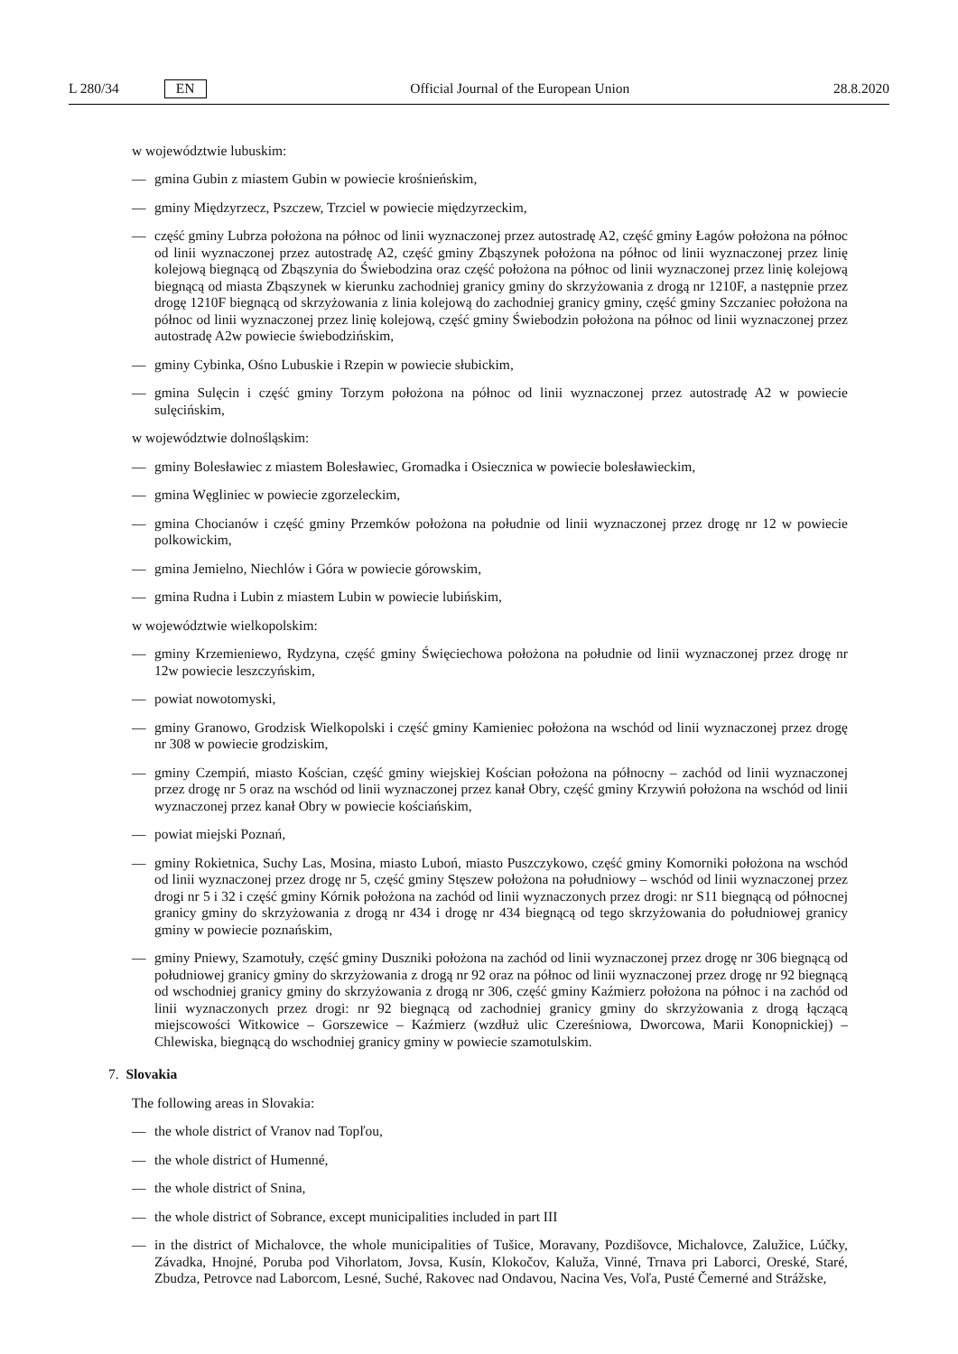L 280/34 EN
Official Journal of the European Union 28.8.2020
w województwie lubuskim:
— gmina Gubin z miastem Gubin w powiecie krośnieńskim,
— gminy Międzyrzecz, Pszczew, Trzciel w powiecie międzyrzeckim,
— część gminy Lubrza położona na północ od linii wyznaczonej przez autostradę A2, część gminy Łagów położona na północ od linii wyznaczonej przez autostradę A2, część gminy Zbąszynek położona na północ od linii wyznaczonej przez linię kolejową biegnącą od Zbąszynia do Świebodzina oraz część położona na północ od linii wyznaczonej przez linię kolejową biegnącą od miasta Zbąszynek w kierunku zachodniej granicy gminy do skrzyżowania z drogą nr 1210F, a następnie przez drogę 1210F biegnącą od skrzyżowania z linia kolejową do zachodniej granicy gminy, część gminy Szczaniec położona na północ od linii wyznaczonej przez linię kolejową, część gminy Świebodzin położona na północ od linii wyznaczonej przez autostradę A2w powiecie świebodzińskim,
— gminy Cybinka, Ośno Lubuskie i Rzepin w powiecie słubickim,
— gmina Sulęcin i część gminy Torzym położona na północ od linii wyznaczonej przez autostradę A2 w powiecie sulęcińskim,
w województwie dolnośląskim:
— gminy Bolesławiec z miastem Bolesławiec, Gromadka i Osiecznica w powiecie bolesławieckim,
— gmina Węgliniec w powiecie zgorzeleckim,
— gmina Chocianów i część gminy Przemków położona na południe od linii wyznaczonej przez drogę nr 12 w powiecie polkowickim,
— gmina Jemielno, Niechlów i Góra w powiecie górowskim,
— gmina Rudna i Lubin z miastem Lubin w powiecie lubińskim,
w województwie wielkopolskim:
— gminy Krzemieniewo, Rydzyna, część gminy Święciechowa położona na południe od linii wyznaczonej przez drogę nr 12w powiecie leszczyńskim,
— powiat nowotomyski,
— gminy Granowo, Grodzisk Wielkopolski i część gminy Kamieniec położona na wschód od linii wyznaczonej przez drogę nr 308 w powiecie grodziskim,
— gminy Czempiń, miasto Kościan, część gminy wiejskiej Kościan położona na północny – zachód od linii wyznaczonej przez drogę nr 5 oraz na wschód od linii wyznaczonej przez kanał Obry, część gminy Krzywiń położona na wschód od linii wyznaczonej przez kanał Obry w powiecie kościańskim,
— powiat miejski Poznań,
— gminy Rokietnica, Suchy Las, Mosina, miasto Luboń, miasto Puszczykowo, część gminy Komorniki położona na wschód od linii wyznaczonej przez drogę nr 5, część gminy Stęszew położona na południowy – wschód od linii wyznaczonej przez drogi nr 5 i 32 i część gminy Kórnik położona na zachód od linii wyznaczonych przez drogi: nr S11 biegnącą od północnej granicy gminy do skrzyżowania z drogą nr 434 i drogę nr 434 biegnącą od tego skrzyżowania do południowej granicy gminy w powiecie poznańskim,
— gminy Pniewy, Szamotuły, część gminy Duszniki położona na zachód od linii wyznaczonej przez drogę nr 306 biegnącą od południowej granicy gminy do skrzyżowania z drogą nr 92 oraz na północ od linii wyznaczonej przez drogę nr 92 biegnącą od wschodniej granicy gminy do skrzyżowania z drogą nr 306, część gminy Kaźmierz położona na północ i na zachód od linii wyznaczonych przez drogi: nr 92 biegnącą od zachodniej granicy gminy do skrzyżowania z drogą łączącą miejscowości Witkowice – Gorszewice – Kaźmierz (wzdłuż ulic Czereśniowa, Dworcowa, Marii Konopnickiej) – Chlewiska, biegnącą do wschodniej granicy gminy w powiecie szamotulskim.
7. Slovakia
The following areas in Slovakia:
— the whole district of Vranov nad Topľou,
— the whole district of Humenné,
— the whole district of Snina,
— the whole district of Sobrance, except municipalities included in part III
— in the district of Michalovce, the whole municipalities of Tušice, Moravany, Pozdišovce, Michalovce, Zalužice, Lúčky, Závadka, Hnojné, Poruba pod Vihorlatom, Jovsa, Kusín, Klokočov, Kaluža, Vinné, Trnava pri Laborci, Oreské, Staré, Zbudza, Petrovce nad Laborcom, Lesné, Suché, Rakovec nad Ondavou, Nacina Ves, Voľa, Pusté Čemerné and Strážske,